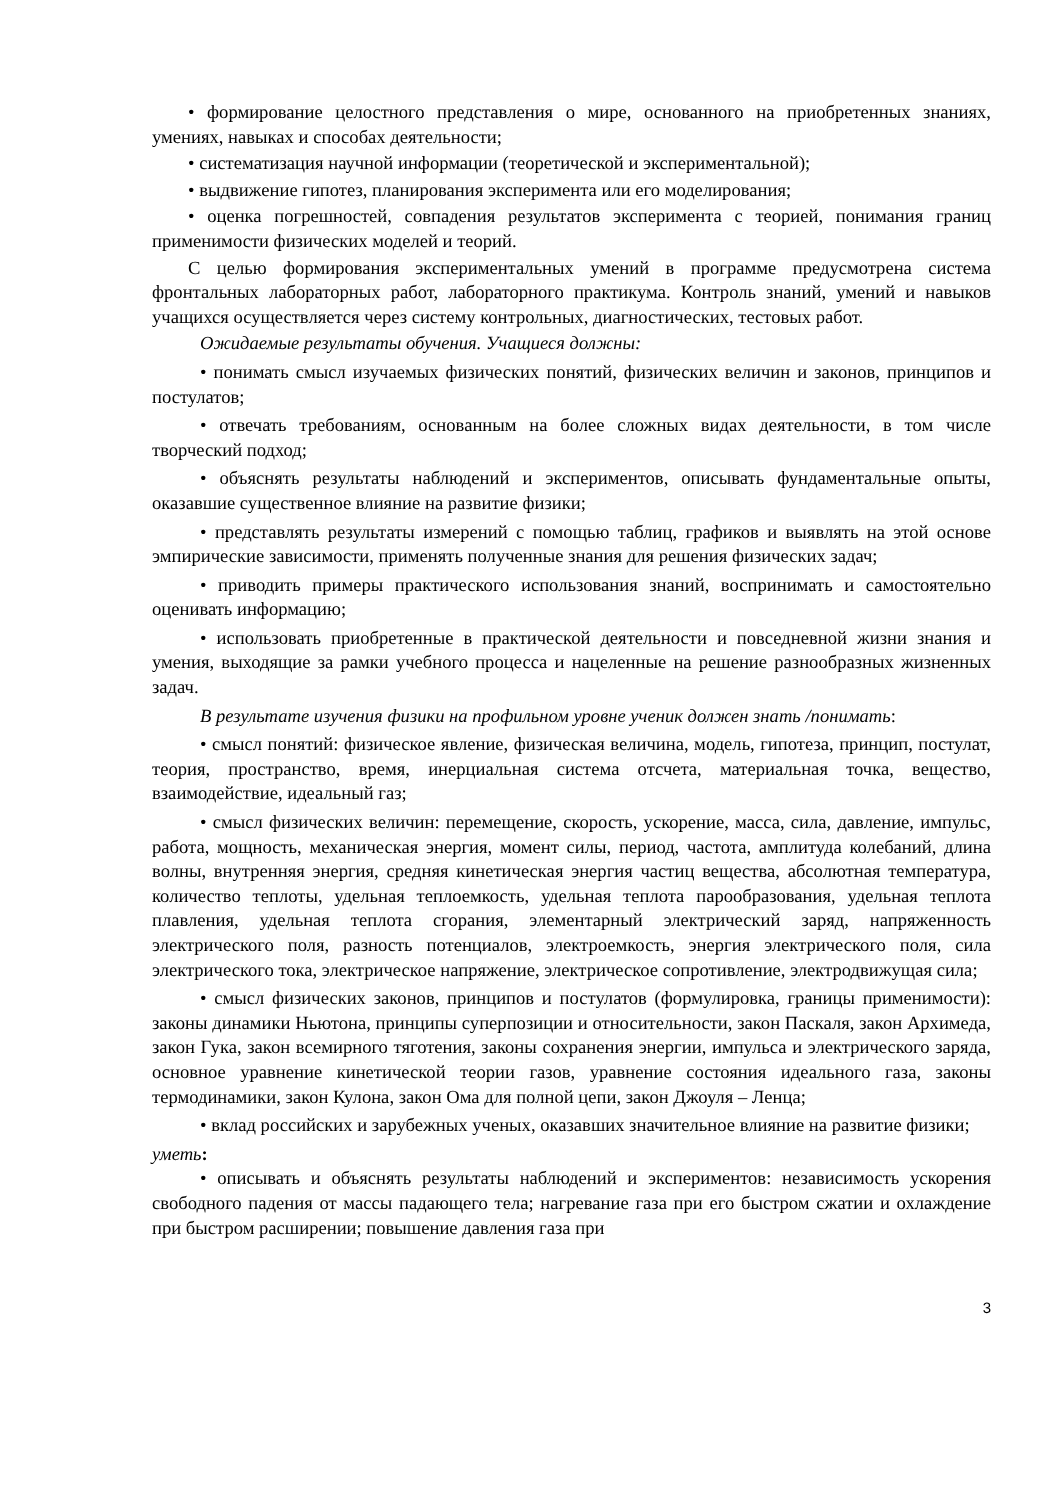• формирование целостного представления о мире, основанного на приобретенных знаниях, умениях, навыках и способах деятельности;
• систематизация научной информации (теоретической и экспериментальной);
• выдвижение гипотез, планирования эксперимента или его моделирования;
• оценка погрешностей, совпадения результатов эксперимента с теорией, понимания границ применимости физических моделей и теорий.
С целью формирования экспериментальных умений в программе предусмотрена система фронтальных лабораторных работ, лабораторного практикума. Контроль знаний, умений и навыков учащихся осуществляется через систему контрольных, диагностических, тестовых работ.
Ожидаемые результаты обучения. Учащиеся должны:
• понимать смысл изучаемых физических понятий, физических величин и законов, принципов и постулатов;
• отвечать требованиям, основанным на более сложных видах деятельности, в том числе творческий подход;
• объяснять результаты наблюдений и экспериментов, описывать фундаментальные опыты, оказавшие существенное влияние на развитие физики;
• представлять результаты измерений с помощью таблиц, графиков и выявлять на этой основе эмпирические зависимости, применять полученные знания для решения физических задач;
• приводить примеры практического использования знаний, воспринимать и самостоятельно оценивать информацию;
• использовать приобретенные в практической деятельности и повседневной жизни знания и умения, выходящие за рамки учебного процесса и нацеленные на решение разнообразных жизненных задач.
В результате изучения физики на профильном уровне ученик должен знать /понимать:
• смысл понятий: физическое явление, физическая величина, модель, гипотеза, принцип, постулат, теория, пространство, время, инерциальная система отсчета, материальная точка, вещество, взаимодействие, идеальный газ;
• смысл физических величин: перемещение, скорость, ускорение, масса, сила, давление, импульс, работа, мощность, механическая энергия, момент силы, период, частота, амплитуда колебаний, длина волны, внутренняя энергия, средняя кинетическая энергия частиц вещества, абсолютная температура, количество теплоты, удельная теплоемкость, удельная теплота парообразования, удельная теплота плавления, удельная теплота сгорания, элементарный электрический заряд, напряженность электрического поля, разность потенциалов, электроемкость, энергия электрического поля, сила электрического тока, электрическое напряжение, электрическое сопротивление, электродвижущая сила;
• смысл физических законов, принципов и постулатов (формулировка, границы применимости): законы динамики Ньютона, принципы суперпозиции и относительности, закон Паскаля, закон Архимеда, закон Гука, закон всемирного тяготения, законы сохранения энергии, импульса и электрического заряда, основное уравнение кинетической теории газов, уравнение состояния идеального газа, законы термодинамики, закон Кулона, закон Ома для полной цепи, закон Джоуля – Ленца;
• вклад российских и зарубежных ученых, оказавших значительное влияние на развитие физики;
уметь:
• описывать и объяснять результаты наблюдений и экспериментов: независимость ускорения свободного падения от массы падающего тела; нагревание газа при его быстром сжатии и охлаждение при быстром расширении; повышение давления газа при
3